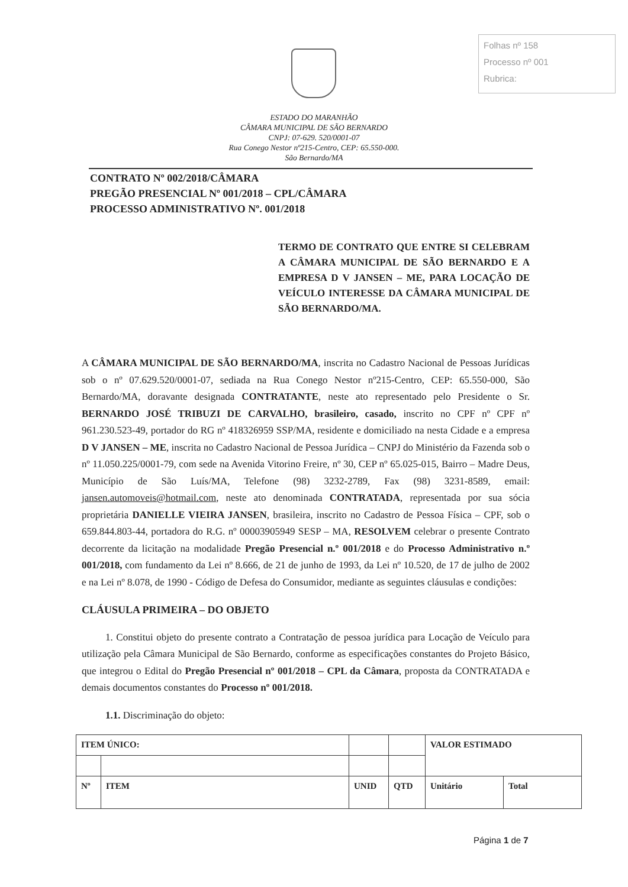Folhas nº 158
Processo nº 001
Rubrica:
ESTADO DO MARANHÃO
CÂMARA MUNICIPAL DE SÃO BERNARDO
CNPJ: 07-629. 520/0001-07
Rua Conego Nestor nº215-Centro, CEP: 65.550-000.
São Bernardo/MA
CONTRATO Nº 002/2018/CÂMARA
PREGÃO PRESENCIAL Nº 001/2018 – CPL/CÂMARA
PROCESSO ADMINISTRATIVO Nº. 001/2018
TERMO DE CONTRATO QUE ENTRE SI CELEBRAM A CÂMARA MUNICIPAL DE SÃO BERNARDO E A EMPRESA D V JANSEN – ME, PARA LOCAÇÃO DE VEÍCULO INTERESSE DA CÂMARA MUNICIPAL DE SÃO BERNARDO/MA.
A CÂMARA MUNICIPAL DE SÃO BERNARDO/MA, inscrita no Cadastro Nacional de Pessoas Jurídicas sob o nº 07.629.520/0001-07, sediada na Rua Conego Nestor nº215-Centro, CEP: 65.550-000, São Bernardo/MA, doravante designada CONTRATANTE, neste ato representado pelo Presidente o Sr. BERNARDO JOSÉ TRIBUZI DE CARVALHO, brasileiro, casado, inscrito no CPF nº CPF nº 961.230.523-49, portador do RG nº 418326959 SSP/MA, residente e domiciliado na nesta Cidade e a empresa D V JANSEN – ME, inscrita no Cadastro Nacional de Pessoa Jurídica – CNPJ do Ministério da Fazenda sob o nº 11.050.225/0001-79, com sede na Avenida Vitorino Freire, nº 30, CEP nº 65.025-015, Bairro – Madre Deus, Município de São Luís/MA, Telefone (98) 3232-2789, Fax (98) 3231-8589, email: jansen.automoveis@hotmail.com, neste ato denominada CONTRATADA, representada por sua sócia proprietária DANIELLE VIEIRA JANSEN, brasileira, inscrito no Cadastro de Pessoa Física – CPF, sob o 659.844.803-44, portadora do R.G. nº 00003905949 SESP – MA, RESOLVEM celebrar o presente Contrato decorrente da licitação na modalidade Pregão Presencial n.º 001/2018 e do Processo Administrativo n.º 001/2018, com fundamento da Lei nº 8.666, de 21 de junho de 1993, da Lei nº 10.520, de 17 de julho de 2002 e na Lei nº 8.078, de 1990 - Código de Defesa do Consumidor, mediante as seguintes cláusulas e condições:
CLÁUSULA PRIMEIRA – DO OBJETO
1. Constitui objeto do presente contrato a Contratação de pessoa jurídica para Locação de Veículo para utilização pela Câmara Municipal de São Bernardo, conforme as especificações constantes do Projeto Básico, que integrou o Edital do Pregão Presencial nº 001/2018 – CPL da Câmara, proposta da CONTRATADA e demais documentos constantes do Processo nº 001/2018.
1.1. Discriminação do objeto:
| ITEM ÚNICO: | | | | VALOR ESTIMADO | |
| Nº | ITEM | UNID | QTD | Unitário | Total |
Página 1 de 7